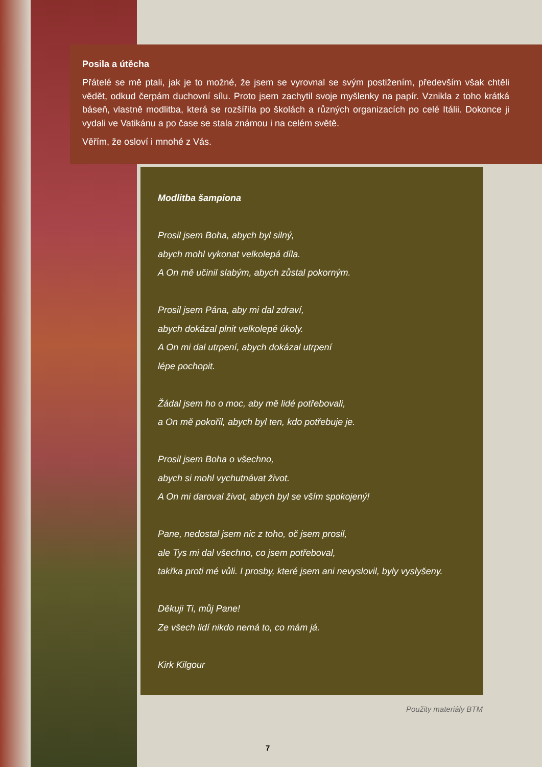Posila a útěcha
Přátelé se mě ptali, jak je to možné, že jsem se vyrovnal se svým postižením, především však chtěli vědět, odkud čerpám duchovní sílu. Proto jsem zachytil svoje myšlenky na papír. Vznikla z toho krátká báseň, vlastně modlitba, která se rozšířila po školách a různých organizacích po celé Itálii. Dokonce ji vydali ve Vatikánu a po čase se stala známou i na celém světě.
Věřím, že osloví i mnohé z Vás.
Modlitba šampiona
Prosil jsem Boha, abych byl silný,
abych mohl vykonat velkolepá díla.
A On mě učinil slabým, abych zůstal pokorným.
Prosil jsem Pána, aby mi dal zdraví,
abych dokázal plnit velkolepé úkoly.
A On mi dal utrpení, abych dokázal utrpení
lépe pochopit.
Žádal jsem ho o moc, aby mě lidé potřebovali,
a On mě pokořil, abych byl ten, kdo potřebuje je.
Prosil jsem Boha o všechno,
abych si mohl vychutnávat život.
A On mi daroval život, abych byl se vším spokojený!
Pane, nedostal jsem nic z toho, oč jsem prosil,
ale Tys mi dal všechno, co jsem potřeboval,
takřka proti mé vůli. I prosby, které jsem ani nevyslovil, byly vyslyšeny.
Děkuji Ti, můj Pane!
Ze všech lidí nikdo nemá to, co mám já.
Kirk Kilgour
Použity materiály BTM
7